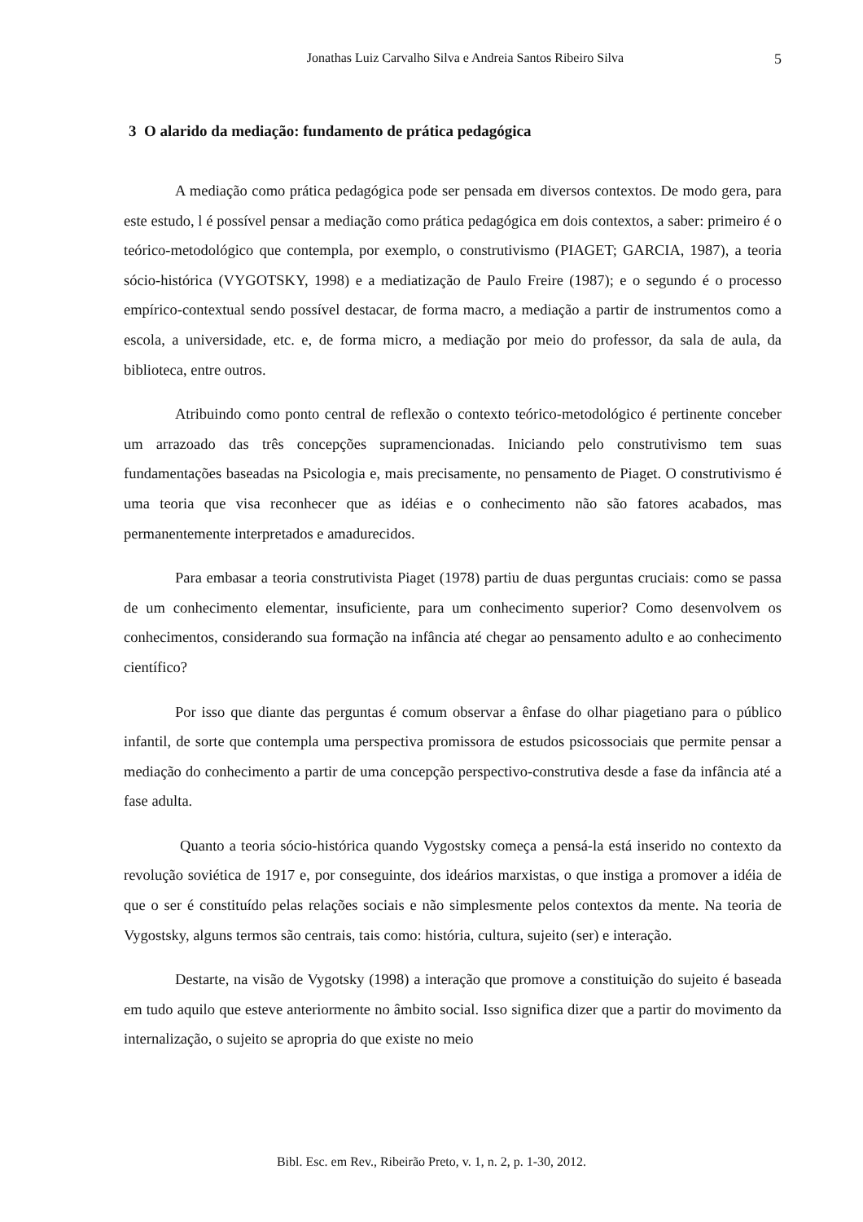Jonathas Luiz Carvalho Silva e Andreia Santos Ribeiro Silva 5
3 O alarido da mediação: fundamento de prática pedagógica
A mediação como prática pedagógica pode ser pensada em diversos contextos. De modo gera, para este estudo, l é possível pensar a mediação como prática pedagógica em dois contextos, a saber: primeiro é o teórico-metodológico que contempla, por exemplo, o construtivismo (PIAGET; GARCIA, 1987), a teoria sócio-histórica (VYGOTSKY, 1998) e a mediatização de Paulo Freire (1987); e o segundo é o processo empírico-contextual sendo possível destacar, de forma macro, a mediação a partir de instrumentos como a escola, a universidade, etc. e, de forma micro, a mediação por meio do professor, da sala de aula, da biblioteca, entre outros.
Atribuindo como ponto central de reflexão o contexto teórico-metodológico é pertinente conceber um arrazoado das três concepções supramencionadas. Iniciando pelo construtivismo tem suas fundamentações baseadas na Psicologia e, mais precisamente, no pensamento de Piaget. O construtivismo é uma teoria que visa reconhecer que as idéias e o conhecimento não são fatores acabados, mas permanentemente interpretados e amadurecidos.
Para embasar a teoria construtivista Piaget (1978) partiu de duas perguntas cruciais: como se passa de um conhecimento elementar, insuficiente, para um conhecimento superior? Como desenvolvem os conhecimentos, considerando sua formação na infância até chegar ao pensamento adulto e ao conhecimento científico?
Por isso que diante das perguntas é comum observar a ênfase do olhar piagetiano para o público infantil, de sorte que contempla uma perspectiva promissora de estudos psicossociais que permite pensar a mediação do conhecimento a partir de uma concepção perspectivo-construtiva desde a fase da infância até a fase adulta.
Quanto a teoria sócio-histórica quando Vygostsky começa a pensá-la está inserido no contexto da revolução soviética de 1917 e, por conseguinte, dos ideários marxistas, o que instiga a promover a idéia de que o ser é constituído pelas relações sociais e não simplesmente pelos contextos da mente. Na teoria de Vygostsky, alguns termos são centrais, tais como: história, cultura, sujeito (ser) e interação.
Destarte, na visão de Vygotsky (1998) a interação que promove a constituição do sujeito é baseada em tudo aquilo que esteve anteriormente no âmbito social. Isso significa dizer que a partir do movimento da internalização, o sujeito se apropria do que existe no meio
Bibl. Esc. em Rev., Ribeirão Preto, v. 1, n. 2, p. 1-30, 2012.